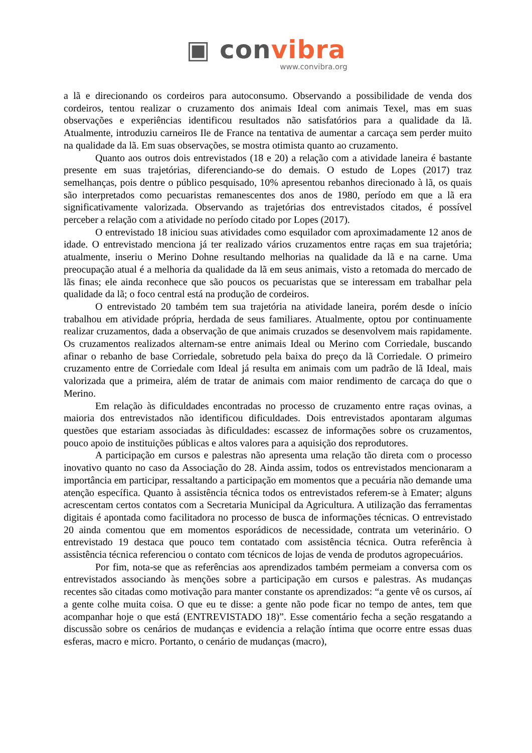▣ convibra
www.convibra.org
a lã e direcionando os cordeiros para autoconsumo. Observando a possibilidade de venda dos cordeiros, tentou realizar o cruzamento dos animais Ideal com animais Texel, mas em suas observações e experiências identificou resultados não satisfatórios para a qualidade da lã. Atualmente, introduziu carneiros Ile de France na tentativa de aumentar a carcaça sem perder muito na qualidade da lã. Em suas observações, se mostra otimista quanto ao cruzamento.
Quanto aos outros dois entrevistados (18 e 20) a relação com a atividade laneira é bastante presente em suas trajetórias, diferenciando-se do demais. O estudo de Lopes (2017) traz semelhanças, pois dentre o público pesquisado, 10% apresentou rebanhos direcionado à lã, os quais são interpretados como pecuaristas remanescentes dos anos de 1980, período em que a lã era significativamente valorizada. Observando as trajetórias dos entrevistados citados, é possível perceber a relação com a atividade no período citado por Lopes (2017).
O entrevistado 18 iniciou suas atividades como esquilador com aproximadamente 12 anos de idade. O entrevistado menciona já ter realizado vários cruzamentos entre raças em sua trajetória; atualmente, inseriu o Merino Dohne resultando melhorias na qualidade da lã e na carne. Uma preocupação atual é a melhoria da qualidade da lã em seus animais, visto a retomada do mercado de lãs finas; ele ainda reconhece que são poucos os pecuaristas que se interessam em trabalhar pela qualidade da lã; o foco central está na produção de cordeiros.
O entrevistado 20 também tem sua trajetória na atividade laneira, porém desde o início trabalhou em atividade própria, herdada de seus familiares. Atualmente, optou por continuamente realizar cruzamentos, dada a observação de que animais cruzados se desenvolvem mais rapidamente. Os cruzamentos realizados alternam-se entre animais Ideal ou Merino com Corriedale, buscando afinar o rebanho de base Corriedale, sobretudo pela baixa do preço da lã Corriedale. O primeiro cruzamento entre de Corriedale com Ideal já resulta em animais com um padrão de lã Ideal, mais valorizada que a primeira, além de tratar de animais com maior rendimento de carcaça do que o Merino.
Em relação às dificuldades encontradas no processo de cruzamento entre raças ovinas, a maioria dos entrevistados não identificou dificuldades. Dois entrevistados apontaram algumas questões que estariam associadas às dificuldades: escassez de informações sobre os cruzamentos, pouco apoio de instituições públicas e altos valores para a aquisição dos reprodutores.
A participação em cursos e palestras não apresenta uma relação tão direta com o processo inovativo quanto no caso da Associação do 28. Ainda assim, todos os entrevistados mencionaram a importância em participar, ressaltando a participação em momentos que a pecuária não demande uma atenção específica. Quanto à assistência técnica todos os entrevistados referem-se à Emater; alguns acrescentam certos contatos com a Secretaria Municipal da Agricultura. A utilização das ferramentas digitais é apontada como facilitadora no processo de busca de informações técnicas. O entrevistado 20 ainda comentou que em momentos esporádicos de necessidade, contrata um veterinário. O entrevistado 19 destaca que pouco tem contatado com assistência técnica. Outra referência à assistência técnica referenciou o contato com técnicos de lojas de venda de produtos agropecuários.
Por fim, nota-se que as referências aos aprendizados também permeiam a conversa com os entrevistados associando às menções sobre a participação em cursos e palestras. As mudanças recentes são citadas como motivação para manter constante os aprendizados: “a gente vê os cursos, aí a gente colhe muita coisa. O que eu te disse: a gente não pode ficar no tempo de antes, tem que acompanhar hoje o que está (ENTREVISTADO 18)”. Esse comentário fecha a seção resgatando a discussão sobre os cenários de mudanças e evidencia a relação íntima que ocorre entre essas duas esferas, macro e micro. Portanto, o cenário de mudanças (macro),